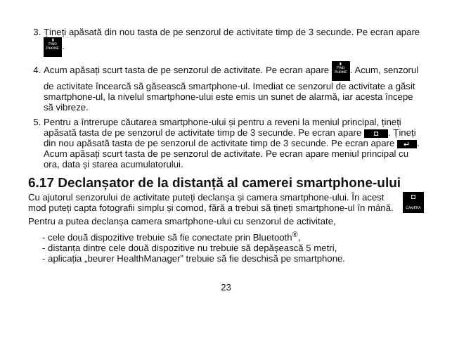3. Țineți apăsată din nou tasta de pe senzorul de activitate timp de 3 secunde. Pe ecran apare ▮
FIND PHONE.
4. Acum apăsați scurt tasta de pe senzorul de activitate. Pe ecran apare ▮
FIND PHONE. Acum, senzorul de activitate încearcă să găsească smartphone-ul. Imediat ce senzorul de activitate a găsit smartphone-ul, la nivelul smartphone-ului este emis un sunet de alarmă, iar acesta începe să vibreze.
5. Pentru a întrerupe căutarea smartphone-ului și pentru a reveni la meniul principal, țineți apăsată tasta de pe senzorul de activitate timp de 3 secunde. Pe ecran apare ◘. Țineți din nou apăsată tasta de pe senzorul de activitate timp de 3 secunde. Pe ecran apare ↵. Acum apăsați scurt tasta de pe senzorul de activitate. Pe ecran apare meniul principal cu ora, data și starea acumulatorului.
6.17 Declanșator de la distanță al camerei smartphone-ului
Cu ajutorul senzorului de activitate puteți declanșa și camera smartphone-ului. În acest mod puteți capta fotografii simplu și comod, fără a trebui să țineți smartphone-ul în mână.
◘
CAMERA
Pentru a putea declanșa camera smartphone-ului cu senzorul de activitate,
- cele două dispozitive trebuie să fie conectate prin Bluetooth<sup>®</sup>,
- distanța dintre cele două dispozitive nu trebuie să depășească 5 metri,
- aplicația „beurer HealthManager” trebuie să fie deschisă pe smartphone.
23